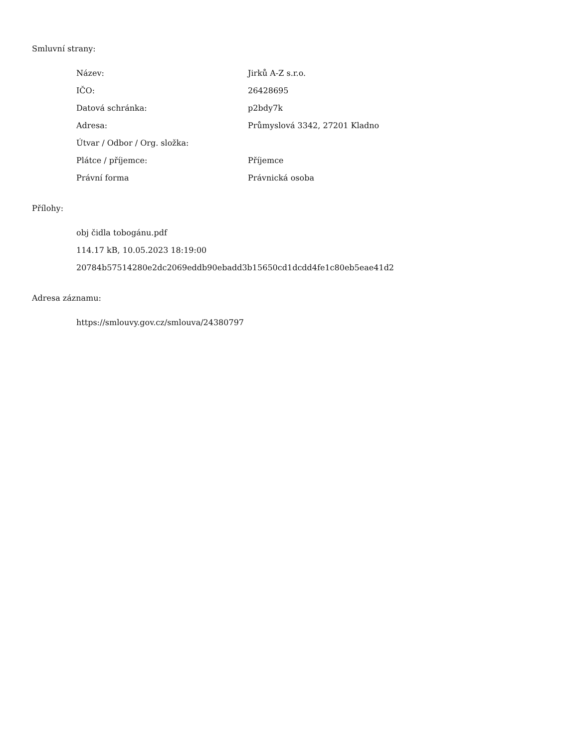Smluvní strany:
| Název: | Jirků A-Z s.r.o. |
| IČO: | 26428695 |
| Datová schránka: | p2bdy7k |
| Adresa: | Průmyslová 3342, 27201 Kladno |
| Útvar / Odbor / Org. složka: | |
| Plátce / příjemce: | Příjemce |
| Právní forma | Právnická osoba |
Přílohy:
obj čidla tobogánu.pdf
114.17 kB, 10.05.2023 18:19:00
20784b57514280e2dc2069eddb90ebadd3b15650cd1dcdd4fe1c80eb5eae41d2
Adresa záznamu:
https://smlouvy.gov.cz/smlouva/24380797